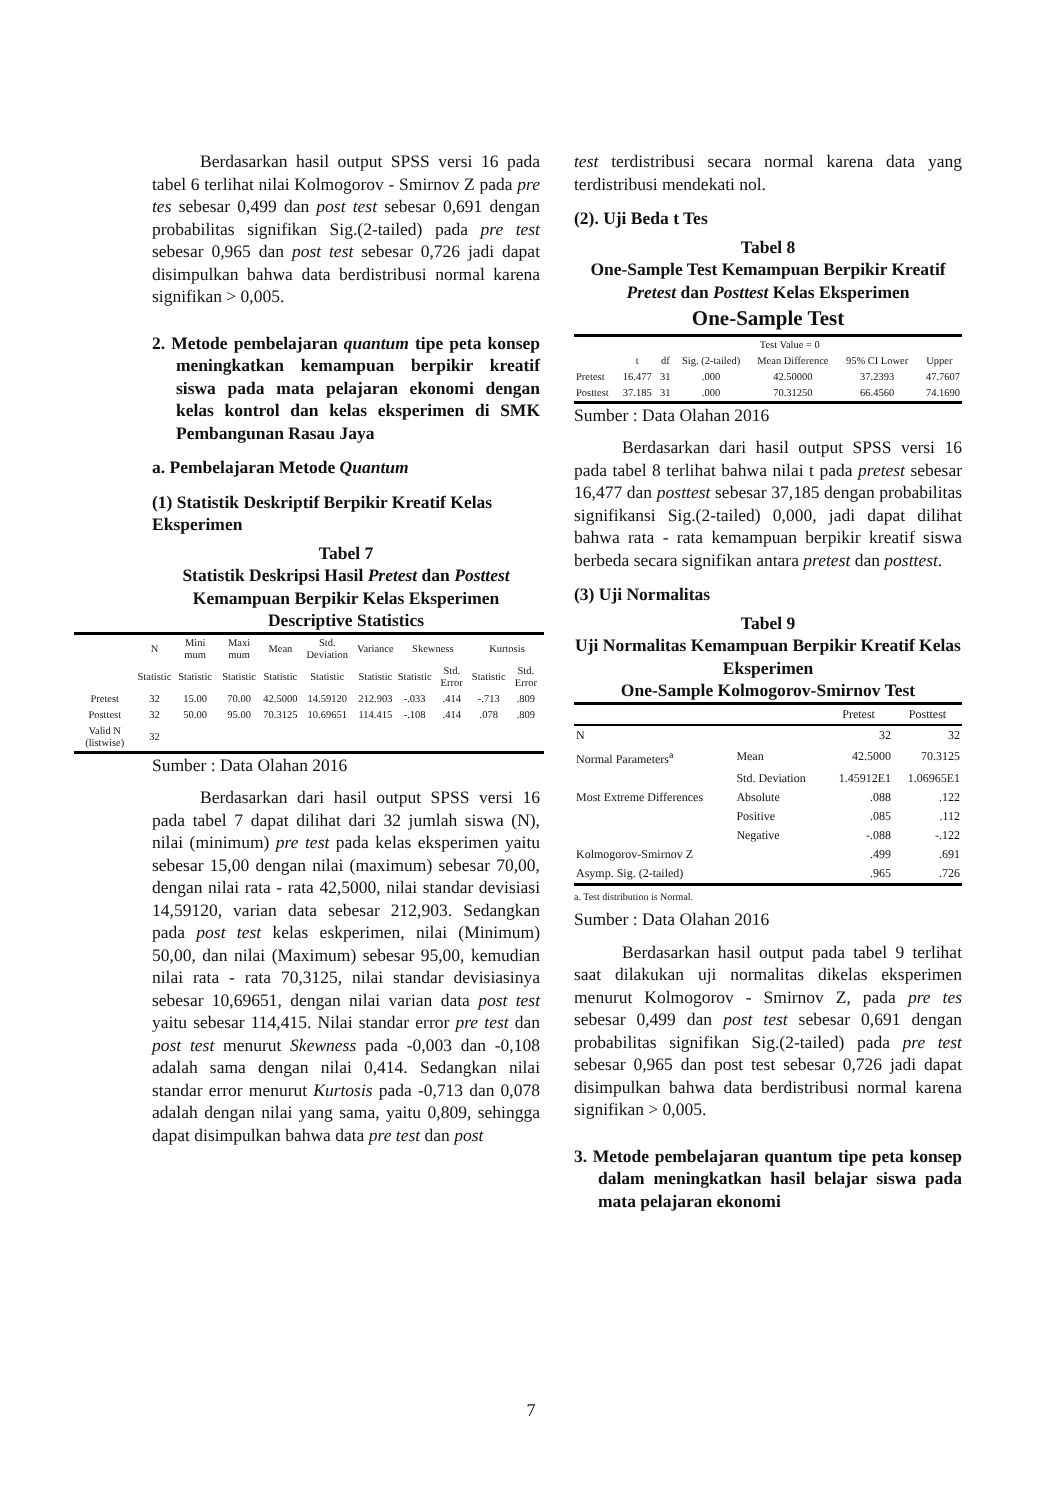Berdasarkan hasil output SPSS versi 16 pada tabel 6 terlihat nilai Kolmogorov - Smirnov Z pada pre tes sebesar 0,499 dan post test sebesar 0,691 dengan probabilitas signifikan Sig.(2-tailed) pada pre test sebesar 0,965 dan post test sebesar 0,726 jadi dapat disimpulkan bahwa data berdistribusi normal karena signifikan > 0,005.
2. Metode pembelajaran quantum tipe peta konsep meningkatkan kemampuan berpikir kreatif siswa pada mata pelajaran ekonomi dengan kelas kontrol dan kelas eksperimen di SMK Pembangunan Rasau Jaya
a. Pembelajaran Metode Quantum
(1) Statistik Deskriptif Berpikir Kreatif Kelas Eksperimen
Tabel 7
Statistik Deskripsi Hasil Pretest dan Posttest Kemampuan Berpikir Kelas Eksperimen
Descriptive Statistics
| | N | Mini mum | Maxi mum | Mean | Std. Deviation | Variance | Skewness | | Kurtosis | |
| --- | --- | --- | --- | --- | --- | --- | --- | --- | --- | --- |
| | Statistic | Statistic | Statistic | Statistic | Statistic | Statistic | Statistic | Std. Error | Statistic | Std. Error |
| Pretest | 32 | 15.00 | 70.00 | 42.5000 | 14.59120 | 212.903 | -.033 | .414 | -.713 | .809 |
| Posttest | 32 | 50.00 | 95.00 | 70.3125 | 10.69651 | 114.415 | -.108 | .414 | .078 | .809 |
| Valid N (listwise) | 32 | | | | | | | | | |
Sumber : Data Olahan 2016
Berdasarkan dari hasil output SPSS versi 16 pada tabel 7 dapat dilihat dari 32 jumlah siswa (N), nilai (minimum) pre test pada kelas eksperimen yaitu sebesar 15,00 dengan nilai (maximum) sebesar 70,00, dengan nilai rata - rata 42,5000, nilai standar devisiasi 14,59120, varian data sebesar 212,903. Sedangkan pada post test kelas eskperimen, nilai (Minimum) 50,00, dan nilai (Maximum) sebesar 95,00, kemudian nilai rata - rata 70,3125, nilai standar devisiasinya sebesar 10,69651, dengan nilai varian data post test yaitu sebesar 114,415. Nilai standar error pre test dan post test menurut Skewness pada -0,003 dan -0,108 adalah sama dengan nilai 0,414. Sedangkan nilai standar error menurut Kurtosis pada -0,713 dan 0,078 adalah dengan nilai yang sama, yaitu 0,809, sehingga dapat disimpulkan bahwa data pre test dan post
test terdistribusi secara normal karena data yang terdistribusi mendekati nol.
(2). Uji Beda t Tes
Tabel 8
One-Sample Test Kemampuan Berpikir Kreatif Pretest dan Posttest Kelas Eksperimen
One-Sample Test
| | Test Value = 0 | | | | | |
| --- | --- | --- | --- | --- | --- | --- |
| | t | df | Sig. (2-tailed) | Mean Difference | 95% CI Lower | Upper |
| Pretest | 16.477 | 31 | .000 | 42.50000 | 37.2393 | 47.7607 |
| Posttest | 37.185 | 31 | .000 | 70.31250 | 66.4560 | 74.1690 |
Sumber : Data Olahan 2016
Berdasarkan dari hasil output SPSS versi 16 pada tabel 8 terlihat bahwa nilai t pada pretest sebesar 16,477 dan posttest sebesar 37,185 dengan probabilitas signifikansi Sig.(2-tailed) 0,000, jadi dapat dilihat bahwa rata - rata kemampuan berpikir kreatif siswa berbeda secara signifikan antara pretest dan posttest.
(3) Uji Normalitas
Tabel 9
Uji Normalitas Kemampuan Berpikir Kreatif Kelas Eksperimen
One-Sample Kolmogorov-Smirnov Test
| | | Pretest | Posttest |
| --- | --- | --- | --- |
| N | | 32 | 32 |
| Normal Parameters<sup>a</sup> | Mean | 42.5000 | 70.3125 |
| | Std. Deviation | 1.45912E1 | 1.06965E1 |
| Most Extreme Differences | Absolute | .088 | .122 |
| | Positive | .085 | .112 |
| | Negative | -.088 | -.122 |
| Kolmogorov-Smirnov Z | | .499 | .691 |
| Asymp. Sig. (2-tailed) | | .965 | .726 |
a. Test distribution is Normal.
Sumber : Data Olahan 2016
Berdasarkan hasil output pada tabel 9 terlihat saat dilakukan uji normalitas dikelas eksperimen menurut Kolmogorov - Smirnov Z, pada pre tes sebesar 0,499 dan post test sebesar 0,691 dengan probabilitas signifikan Sig.(2-tailed) pada pre test sebesar 0,965 dan post test sebesar 0,726 jadi dapat disimpulkan bahwa data berdistribusi normal karena signifikan > 0,005.
3. Metode pembelajaran quantum tipe peta konsep dalam meningkatkan hasil belajar siswa pada mata pelajaran ekonomi
7